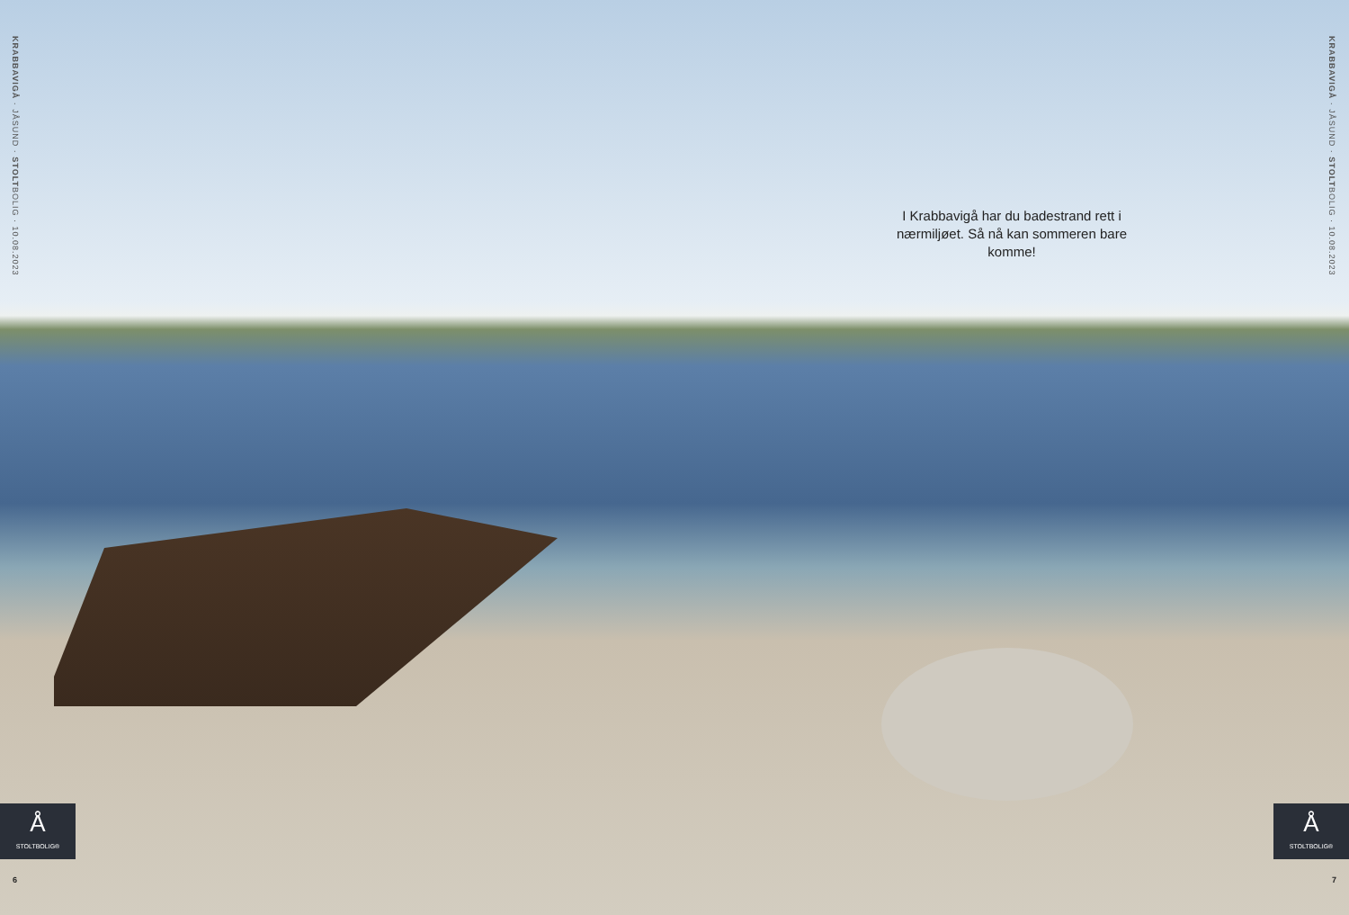KRABBAVIGÅ · JÅSUND · STOLTBOLIG · 10.08.2023
KRABBAVIGÅ · JÅSUND · STOLTBOLIG · 10.08.2023
I Krabbavigå har du badestrand rett i nærmiljøet. Så nå kan sommeren bare komme!
Å
STOLTBOLIG®
Å
STOLTBOLIG®
6 7